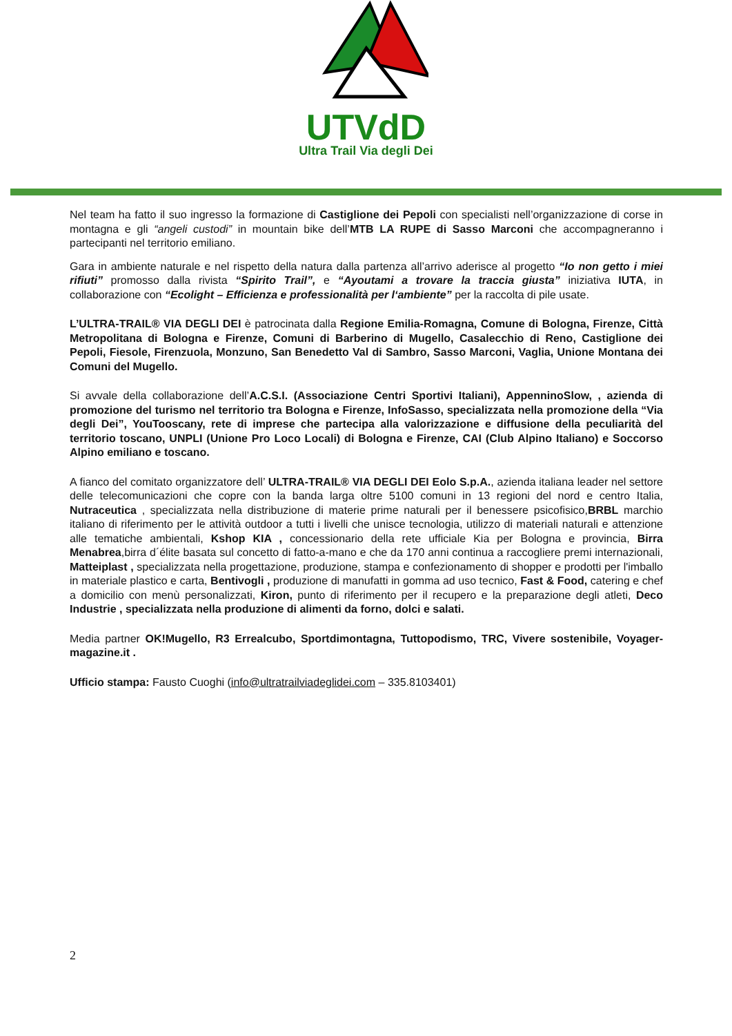UTVdD
Ultra Trail Via degli Dei
Nel team ha fatto il suo ingresso la formazione di Castiglione dei Pepoli con specialisti nell’organizzazione di corse in montagna e gli “angeli custodi” in mountain bike dell’MTB LA RUPE di Sasso Marconi che accompagneranno i partecipanti nel territorio emiliano.
Gara in ambiente naturale e nel rispetto della natura dalla partenza all’arrivo aderisce al progetto “Io non getto i miei rifiuti” promosso dalla rivista “Spirito Trail”, e “Ayoutami a trovare la traccia giusta” iniziativa IUTA, in collaborazione con “Ecolight – Efficienza e professionalità per l‘ambiente” per la raccolta di pile usate.
L’ULTRA-TRAIL® VIA DEGLI DEI è patrocinata dalla Regione Emilia-Romagna, Comune di Bologna, Firenze, Città Metropolitana di Bologna e Firenze, Comuni di Barberino di Mugello, Casalecchio di Reno, Castiglione dei Pepoli, Fiesole, Firenzuola, Monzuno, San Benedetto Val di Sambro, Sasso Marconi, Vaglia, Unione Montana dei Comuni del Mugello.
Si avvale della collaborazione dell’A.C.S.I. (Associazione Centri Sportivi Italiani), AppenninoSlow, , azienda di promozione del turismo nel territorio tra Bologna e Firenze, InfoSasso, specializzata nella promozione della “Via degli Dei”, YouTooscany, rete di imprese che partecipa alla valorizzazione e diffusione della peculiarità del territorio toscano, UNPLI (Unione Pro Loco Locali) di Bologna e Firenze, CAI (Club Alpino Italiano) e Soccorso Alpino emiliano e toscano.
A fianco del comitato organizzatore dell’ ULTRA-TRAIL® VIA DEGLI DEI Eolo S.p.A., azienda italiana leader nel settore delle telecomunicazioni che copre con la banda larga oltre 5100 comuni in 13 regioni del nord e centro Italia, Nutraceutica , specializzata nella distribuzione di materie prime naturali per il benessere psicofisico,BRBL marchio italiano di riferimento per le attività outdoor a tutti i livelli che unisce tecnologia, utilizzo di materiali naturali e attenzione alle tematiche ambientali, Kshop KIA , concessionario della rete ufficiale Kia per Bologna e provincia, Birra Menabrea,birra d´élite basata sul concetto di fatto-a-mano e che da 170 anni continua a raccogliere premi internazionali, Matteiplast , specializzata nella progettazione, produzione, stampa e confezionamento di shopper e prodotti per l'imballo in materiale plastico e carta, Bentivogli , produzione di manufatti in gomma ad uso tecnico, Fast & Food, catering e chef a domicilio con menù personalizzati, Kiron, punto di riferimento per il recupero e la preparazione degli atleti, Deco Industrie , specializzata nella produzione di alimenti da forno, dolci e salati.
Media partner OK!Mugello, R3 Errealcubo, Sportdimontagna, Tuttopodismo, TRC, Vivere sostenibile, Voyager-magazine.it .
Ufficio stampa: Fausto Cuoghi (info@ultratrailviadeglidei.com – 335.8103401)
2